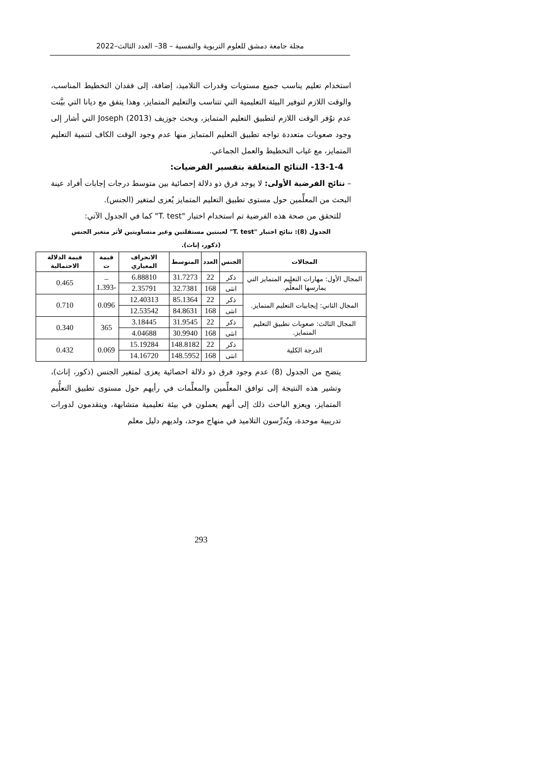مجلة جامعة دمشق للعلوم التربوية والنفسية – 38– العدد الثالث–2022
استخدام تعليم يناسب جميع مستويات وقدرات التلاميذ، إضافة، إلى فقدان التخطيط المناسب، والوقت اللازم لتوفير البيئة التعليمية التي تتناسب والتعليم المتمايز، وهذا يتفق مع ديانا التي بيَّنت عدم توُفر الوقت اللازم لتطبيق التعليم المتمايز، وبحث جوزيف Joseph (2013) التي أشار إلى وجود صعوبات متعددة تواجه تطبيق التعليم المتمايز منها عدم وجود الوقت الكاف لتنمية التعليم المتمايز، مع غياب التخطيط والعمل الجماعي.
13-1-4- النتائج المتعلقة بتفسير الفرضيات:
– نتائج الفرضية الأولى: لا يوجد فرق ذو دلالة إحصائية بين متوسط درجات إجابات أفراد عينة البحث من المعلِّمين حول مستوى تطبيق التعليم المتمايز يُعزى لمتغير (الجنس).
للتحقق من صحة هذه الفرضية تم استخدام اختبار "T. test" كما في الجدول الآتي:
الجدول (8): نتائج اختبار "T. test" لعينتين مستقلتين وغير متساويتين لأثر متغير الجنس
(ذكور، إناث).
| المجالات | الجنس | العدد | المتوسط | الانحراف المعياري | قيمة ت | قيمة الدلالة الاحتمالية |
| --- | --- | --- | --- | --- | --- | --- |
| المجال الأول: مهارات التعليم المتمايز التي يمارسها المعلِّم. | ذكر | 22 | 31.7273 | 6.88810 | – -1.393 | 0.465 |
| | انثى | 168 | 32.7381 | 2.35791 | | |
| المجال الثاني: إيجابيات التعليم المتمايز. | ذكر | 22 | 85.1364 | 12.40313 | 0.096 | 0.710 |
| | انثى | 168 | 84.8631 | 12.53542 | | |
| المجال الثالث: صعوبات تطبيق التعليم المتمايز. | ذكر | 22 | 31.9545 | 3.18445 | 365 | 0.340 |
| | انثى | 168 | 30.9940 | 4.04688 | | |
| الدرجة الكلية | ذكر | 22 | 148.8182 | 15.19284 | 0.069 | 0.432 |
| | انثى | 168 | 148.5952 | 14.16720 | | |
يتضح من الجدول (8) عدم وجود فرق ذو دلالة احصائية يعزى لمتغير الجنس (ذكور، إناث)، وتشير هذه النتيجة إلى توافق المعلِّمين والمعلِّمات في رأيهم حول مستوى تطبيق التعلُّيم المتمايز، ويعزو الباحث ذلك إلى أنهم يعملون في بيئة تعليمية متشابهة، ويتقدمون لدورات تدريبية موحدة، ويُدرِّسون التلاميذ في منهاج موحد، ولديهم دليل معلم
293